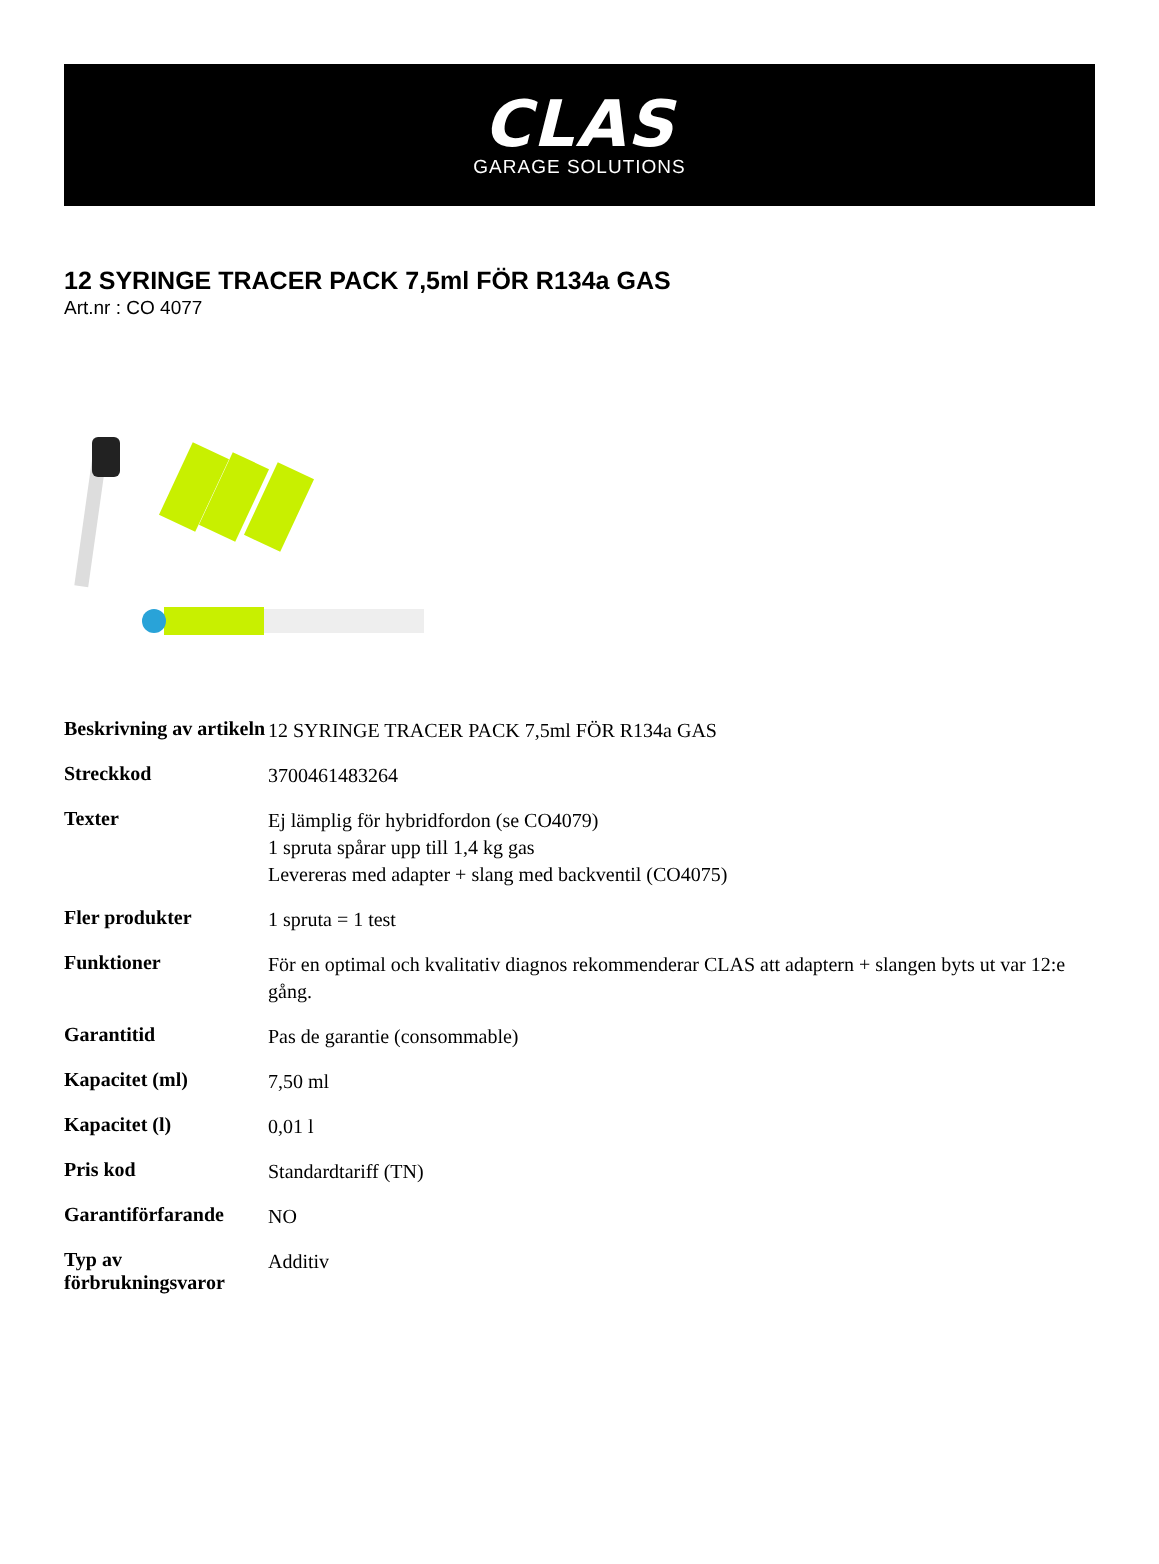CLAS
GARAGE SOLUTIONS
12 SYRINGE TRACER PACK 7,5ml FÖR R134a GAS
Art.nr : CO 4077
| Beskrivning av artikeln | 12 SYRINGE TRACER PACK 7,5ml FÖR R134a GAS |
| Streckkod | 3700461483264 |
| Texter | Ej lämplig för hybridfordon (se CO4079) 1 spruta spårar upp till 1,4 kg gas Levereras med adapter + slang med backventil (CO4075) |
| Fler produkter | 1 spruta = 1 test |
| Funktioner | För en optimal och kvalitativ diagnos rekommenderar CLAS att adaptern + slangen byts ut var 12:e gång. |
| Garantitid | Pas de garantie (consommable) |
| Kapacitet (ml) | 7,50 ml |
| Kapacitet (l) | 0,01 l |
| Pris kod | Standardtariff (TN) |
| Garantiförfarande | NO |
| Typ av förbrukningsvaror | Additiv |